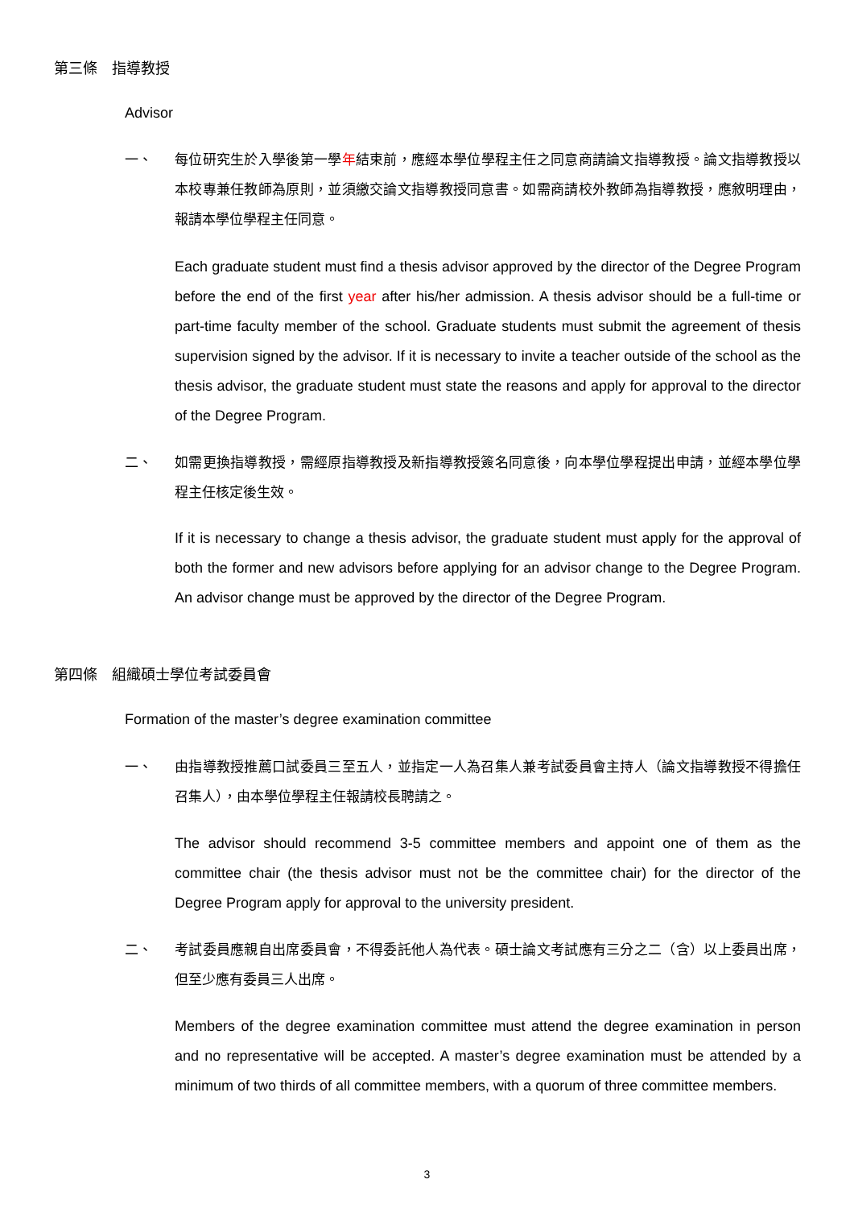第三條　指導教授
Advisor
一、 每位研究生於入學後第一學年結束前，應經本學位學程主任之同意商請論文指導教授。論文指導教授以本校專兼任教師為原則，並須繳交論文指導教授同意書。如需商請校外教師為指導教授，應敘明理由，報請本學位學程主任同意。
Each graduate student must find a thesis advisor approved by the director of the Degree Program before the end of the first year after his/her admission. A thesis advisor should be a full-time or part-time faculty member of the school. Graduate students must submit the agreement of thesis supervision signed by the advisor. If it is necessary to invite a teacher outside of the school as the thesis advisor, the graduate student must state the reasons and apply for approval to the director of the Degree Program.
二、 如需更換指導教授，需經原指導教授及新指導教授簽名同意後，向本學位學程提出申請，並經本學位學程主任核定後生效。
If it is necessary to change a thesis advisor, the graduate student must apply for the approval of both the former and new advisors before applying for an advisor change to the Degree Program. An advisor change must be approved by the director of the Degree Program.
第四條　組織碩士學位考試委員會
Formation of the master’s degree examination committee
一、 由指導教授推薦口試委員三至五人，並指定一人為召集人兼考試委員會主持人（論文指導教授不得擔任召集人），由本學位學程主任報請校長聘請之。
The advisor should recommend 3-5 committee members and appoint one of them as the committee chair (the thesis advisor must not be the committee chair) for the director of the Degree Program apply for approval to the university president.
二、 考試委員應親自出席委員會，不得委託他人為代表。碩士論文考試應有三分之二（含）以上委員出席，但至少應有委員三人出席。
Members of the degree examination committee must attend the degree examination in person and no representative will be accepted. A master’s degree examination must be attended by a minimum of two thirds of all committee members, with a quorum of three committee members.
3